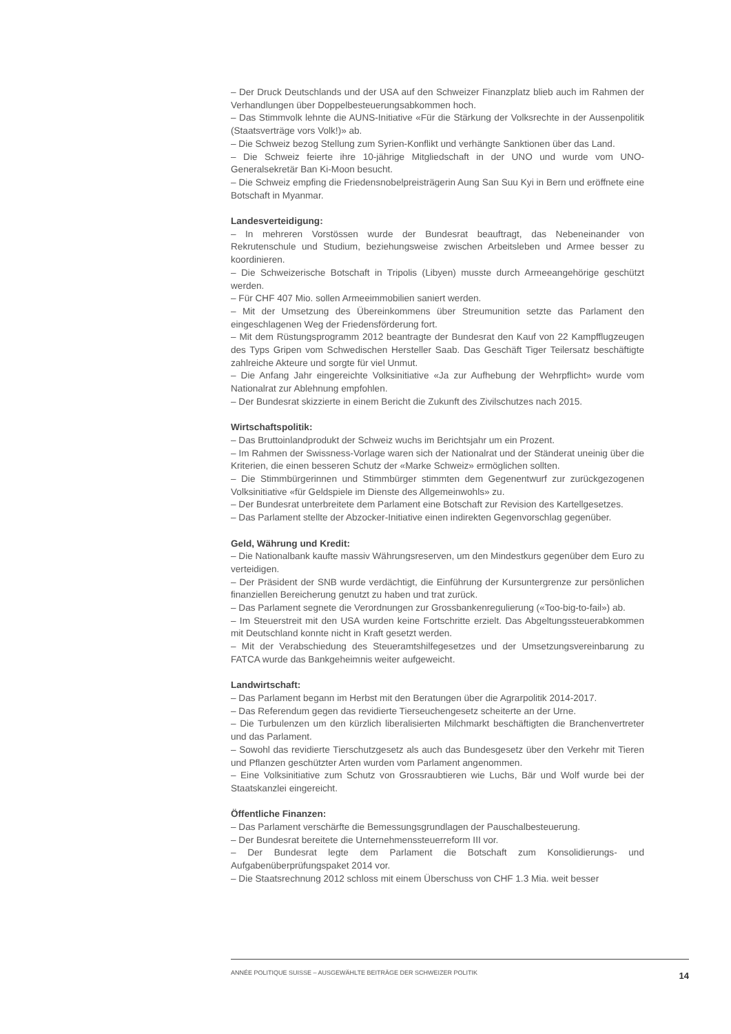– Der Druck Deutschlands und der USA auf den Schweizer Finanzplatz blieb auch im Rahmen der Verhandlungen über Doppelbesteuerungsabkommen hoch.
– Das Stimmvolk lehnte die AUNS-Initiative «Für die Stärkung der Volksrechte in der Aussenpolitik (Staatsverträge vors Volk!)» ab.
– Die Schweiz bezog Stellung zum Syrien-Konflikt und verhängte Sanktionen über das Land.
– Die Schweiz feierte ihre 10-jährige Mitgliedschaft in der UNO und wurde vom UNO-Generalsekretär Ban Ki-Moon besucht.
– Die Schweiz empfing die Friedensnobelpreisträgerin Aung San Suu Kyi in Bern und eröffnete eine Botschaft in Myanmar.
Landesverteidigung:
– In mehreren Vorstössen wurde der Bundesrat beauftragt, das Nebeneinander von Rekrutenschule und Studium, beziehungsweise zwischen Arbeitsleben und Armee besser zu koordinieren.
– Die Schweizerische Botschaft in Tripolis (Libyen) musste durch Armeeangehörige geschützt werden.
– Für CHF 407 Mio. sollen Armeeimmobilien saniert werden.
– Mit der Umsetzung des Übereinkommens über Streumunition setzte das Parlament den eingeschlagenen Weg der Friedensförderung fort.
– Mit dem Rüstungsprogramm 2012 beantragte der Bundesrat den Kauf von 22 Kampfflugzeugen des Typs Gripen vom Schwedischen Hersteller Saab. Das Geschäft Tiger Teilersatz beschäftigte zahlreiche Akteure und sorgte für viel Unmut.
– Die Anfang Jahr eingereichte Volksinitiative «Ja zur Aufhebung der Wehrpflicht» wurde vom Nationalrat zur Ablehnung empfohlen.
– Der Bundesrat skizzierte in einem Bericht die Zukunft des Zivilschutzes nach 2015.
Wirtschaftspolitik:
– Das Bruttoinlandprodukt der Schweiz wuchs im Berichtsjahr um ein Prozent.
– Im Rahmen der Swissness-Vorlage waren sich der Nationalrat und der Ständerat uneinig über die Kriterien, die einen besseren Schutz der «Marke Schweiz» ermöglichen sollten.
– Die Stimmbürgerinnen und Stimmbürger stimmten dem Gegenentwurf zur zurückgezogenen Volksinitiative «für Geldspiele im Dienste des Allgemeinwohls» zu.
– Der Bundesrat unterbreitete dem Parlament eine Botschaft zur Revision des Kartellgesetzes.
– Das Parlament stellte der Abzocker-Initiative einen indirekten Gegenvorschlag gegenüber.
Geld, Währung und Kredit:
– Die Nationalbank kaufte massiv Währungsreserven, um den Mindestkurs gegenüber dem Euro zu verteidigen.
– Der Präsident der SNB wurde verdächtigt, die Einführung der Kursuntergrenze zur persönlichen finanziellen Bereicherung genutzt zu haben und trat zurück.
– Das Parlament segnete die Verordnungen zur Grossbankenregulierung («Too-big-to-fail») ab.
– Im Steuerstreit mit den USA wurden keine Fortschritte erzielt. Das Abgeltungssteuerabkommen mit Deutschland konnte nicht in Kraft gesetzt werden.
– Mit der Verabschiedung des Steueramtshilfegesetzes und der Umsetzungsvereinbarung zu FATCA wurde das Bankgeheimnis weiter aufgeweicht.
Landwirtschaft:
– Das Parlament begann im Herbst mit den Beratungen über die Agrarpolitik 2014-2017.
– Das Referendum gegen das revidierte Tierseuchengesetz scheiterte an der Urne.
– Die Turbulenzen um den kürzlich liberalisierten Milchmarkt beschäftigten die Branchenvertreter und das Parlament.
– Sowohl das revidierte Tierschutzgesetz als auch das Bundesgesetz über den Verkehr mit Tieren und Pflanzen geschützter Arten wurden vom Parlament angenommen.
– Eine Volksinitiative zum Schutz von Grossraubtieren wie Luchs, Bär und Wolf wurde bei der Staatskanzlei eingereicht.
Öffentliche Finanzen:
– Das Parlament verschärfte die Bemessungsgrundlagen der Pauschalbesteuerung.
– Der Bundesrat bereitete die Unternehmenssteuerreform III vor.
– Der Bundesrat legte dem Parlament die Botschaft zum Konsolidierungs- und Aufgabenüberprüfungspaket 2014 vor.
– Die Staatsrechnung 2012 schloss mit einem Überschuss von CHF 1.3 Mia. weit besser
ANNÉE POLITIQUE SUISSE – AUSGEWÄHLTE BEITRÄGE DER SCHWEIZER POLITIK 14